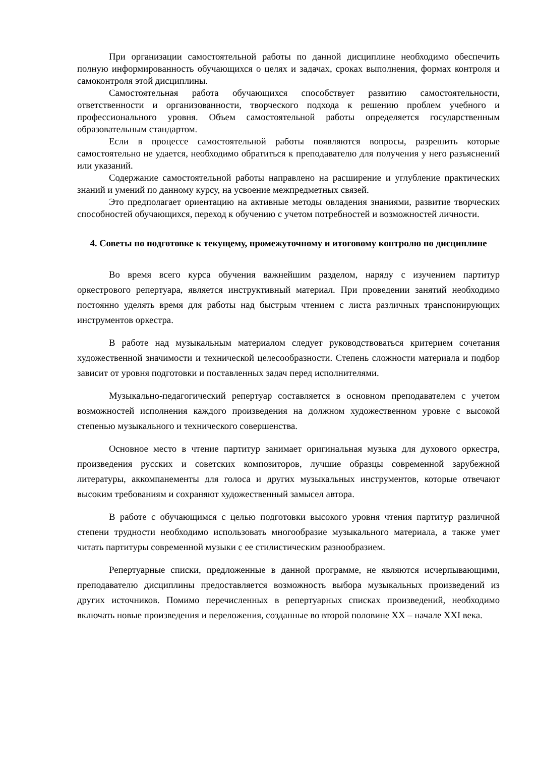При организации самостоятельной работы по данной дисциплине необходимо обеспечить полную информированность обучающихся о целях и задачах, сроках выполнения, формах контроля и самоконтроля этой дисциплины.
Самостоятельная работа обучающихся способствует развитию самостоятельности, ответственности и организованности, творческого подхода к решению проблем учебного и профессионального уровня. Объем самостоятельной работы определяется государственным образовательным стандартом.
Если в процессе самостоятельной работы появляются вопросы, разрешить которые самостоятельно не удается, необходимо обратиться к преподавателю для получения у него разъяснений или указаний.
Содержание самостоятельной работы направлено на расширение и углубление практических знаний и умений по данному курсу, на усвоение межпредметных связей.
Это предполагает ориентацию на активные методы овладения знаниями, развитие творческих способностей обучающихся, переход к обучению с учетом потребностей и возможностей личности.
4. Советы по подготовке к текущему, промежуточному и итоговому контролю по дисциплине
Во время всего курса обучения важнейшим разделом, наряду с изучением партитур оркестрового репертуара, является инструктивный материал. При проведении занятий необходимо постоянно уделять время для работы над быстрым чтением с листа различных транспонирующих инструментов оркестра.
В работе над музыкальным материалом следует руководствоваться критерием сочетания художественной значимости и технической целесообразности. Степень сложности материала и подбор зависит от уровня подготовки и поставленных задач перед исполнителями.
Музыкально-педагогический репертуар составляется в основном преподавателем с учетом возможностей исполнения каждого произведения на должном художественном уровне с высокой степенью музыкального и технического совершенства.
Основное место в чтение партитур занимает оригинальная музыка для духового оркестра, произведения русских и советских композиторов, лучшие образцы современной зарубежной литературы, аккомпанементы для голоса и других музыкальных инструментов, которые отвечают высоким требованиям и сохраняют художественный замысел автора.
В работе с обучающимся с целью подготовки высокого уровня чтения партитур различной степени трудности необходимо использовать многообразие музыкального материала, а также умет читать партитуры современной музыки с ее стилистическим разнообразием.
Репертуарные списки, предложенные в данной программе, не являются исчерпывающими, преподавателю дисциплины предоставляется возможность выбора музыкальных произведений из других источников. Помимо перечисленных в репертуарных списках произведений, необходимо включать новые произведения и переложения, созданные во второй половине XX – начале XXI века.